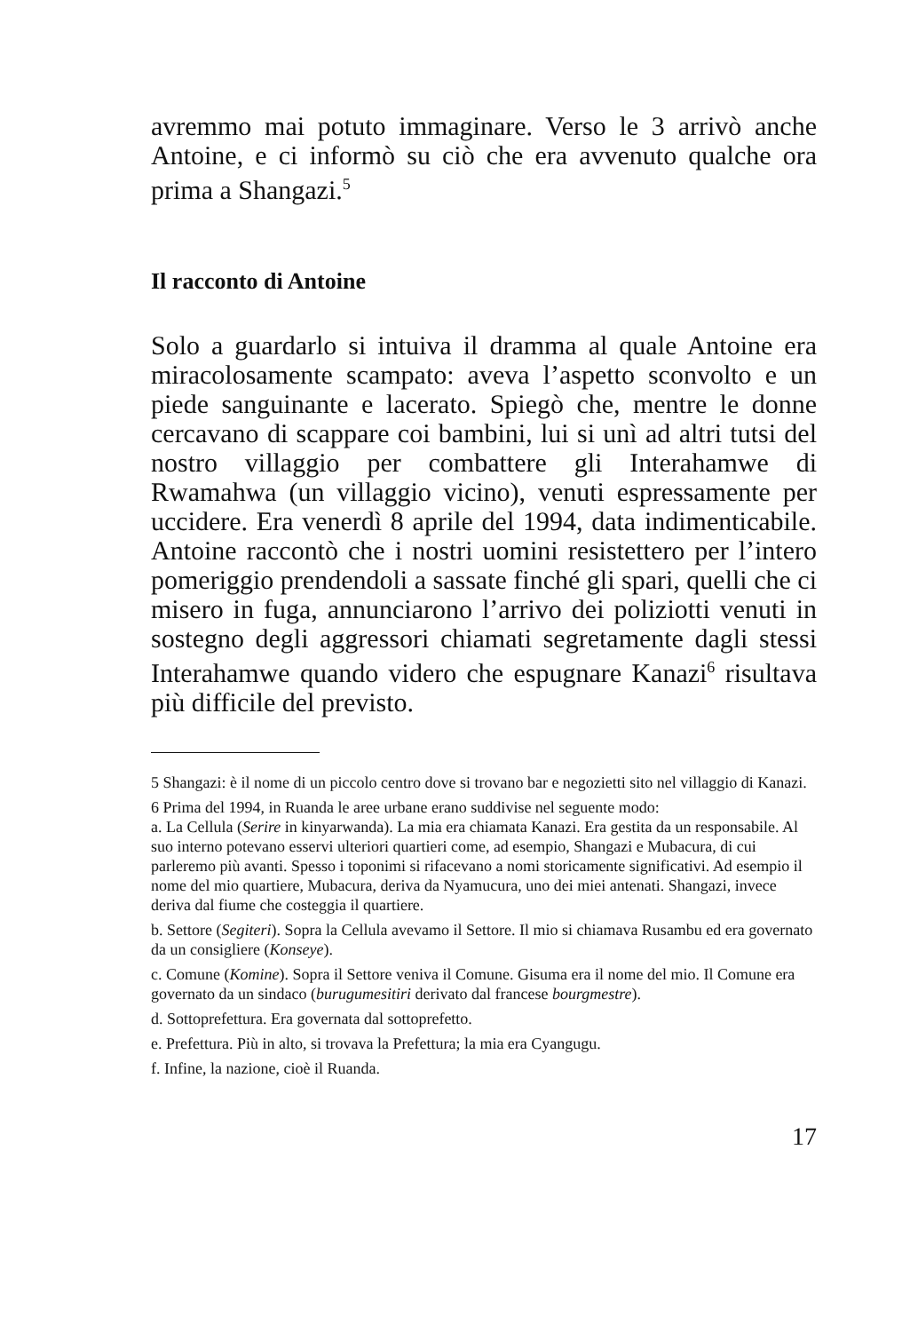avremmo mai potuto immaginare. Verso le 3 arrivò anche Antoine, e ci informò su ciò che era avvenuto qualche ora prima a Shangazi.<sup>5</sup>
Il racconto di Antoine
Solo a guardarlo si intuiva il dramma al quale Antoine era miracolosamente scampato: aveva l’aspetto sconvolto e un piede sanguinante e lacerato. Spiegò che, mentre le donne cercavano di scappare coi bambini, lui si unì ad altri tutsi del nostro villaggio per combattere gli Interahamwe di Rwamahwa (un villaggio vicino), venuti espressamente per uccidere. Era venerdì 8 aprile del 1994, data indimenticabile. Antoine raccontò che i nostri uomini resistettero per l’intero pomeriggio prendendoli a sassate finché gli spari, quelli che ci misero in fuga, annunciarono l’arrivo dei poliziotti venuti in sostegno degli aggressori chiamati segretamente dagli stessi Interahamwe quando videro che espugnare Kanazi<sup>6</sup> risultava più difficile del previsto.
5 Shangazi: è il nome di un piccolo centro dove si trovano bar e negozietti sito nel villaggio di Kanazi.
6 Prima del 1994, in Ruanda le aree urbane erano suddivise nel seguente modo:
a. La Cellula (Serire in kinyarwanda). La mia era chiamata Kanazi. Era gestita da un responsabile. Al suo interno potevano esservi ulteriori quartieri come, ad esempio, Shangazi e Mubacura, di cui parleremo più avanti. Spesso i toponimi si rifacevano a nomi storicamente significativi. Ad esempio il nome del mio quartiere, Mubacura, deriva da Nyamucura, uno dei miei antenati. Shangazi, invece deriva dal fiume che costeggia il quartiere.
b. Settore (Segiteri). Sopra la Cellula avevamo il Settore. Il mio si chiamava Rusambu ed era governato da un consigliere (Konseye).
c. Comune (Komine). Sopra il Settore veniva il Comune. Gisuma era il nome del mio. Il Comune era governato da un sindaco (burugumesitiri derivato dal francese bourgmestre).
d. Sottoprefettura. Era governata dal sottoprefetto.
e. Prefettura. Più in alto, si trovava la Prefettura; la mia era Cyangugu.
f. Infine, la nazione, cioè il Ruanda.
17